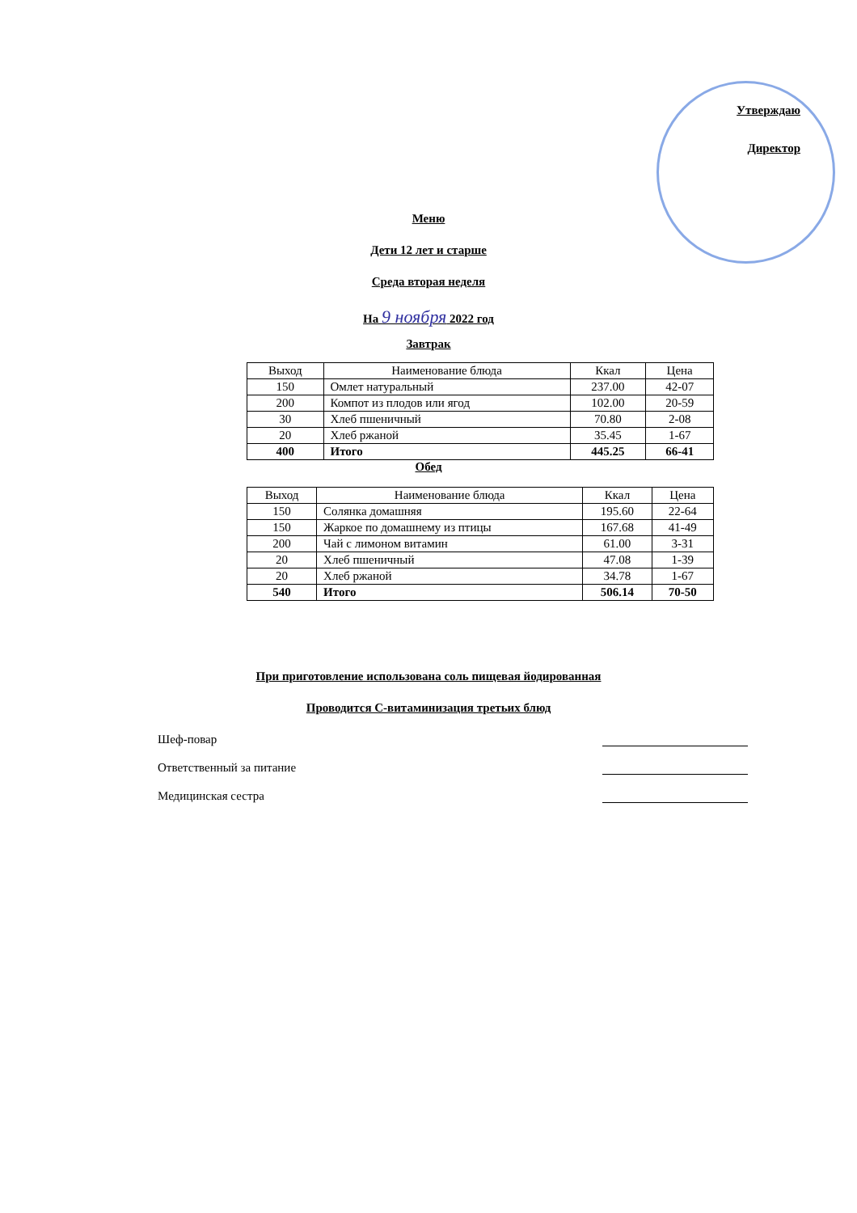Утверждаю
Директор
Меню
Дети 12 лет и старше
Среда вторая неделя
На 9 ноября 2022 год
Завтрак
| Выход | Наименование блюда | Ккал | Цена |
| --- | --- | --- | --- |
| 150 | Омлет натуральный | 237.00 | 42-07 |
| 200 | Компот из плодов или ягод | 102.00 | 20-59 |
| 30 | Хлеб пшеничный | 70.80 | 2-08 |
| 20 | Хлеб ржаной | 35.45 | 1-67 |
| 400 | Итого | 445.25 | 66-41 |
Обед
| Выход | Наименование блюда | Ккал | Цена |
| --- | --- | --- | --- |
| 150 | Солянка домашняя | 195.60 | 22-64 |
| 150 | Жаркое по домашнему из птицы | 167.68 | 41-49 |
| 200 | Чай с лимоном витамин | 61.00 | 3-31 |
| 20 | Хлеб пшеничный | 47.08 | 1-39 |
| 20 | Хлеб ржаной | 34.78 | 1-67 |
| 540 | Итого | 506.14 | 70-50 |
При приготовление использована соль пищевая йодированная
Проводится С-витаминизация третьих блюд
Шеф-повар
Ответственный за питание
Медицинская сестра